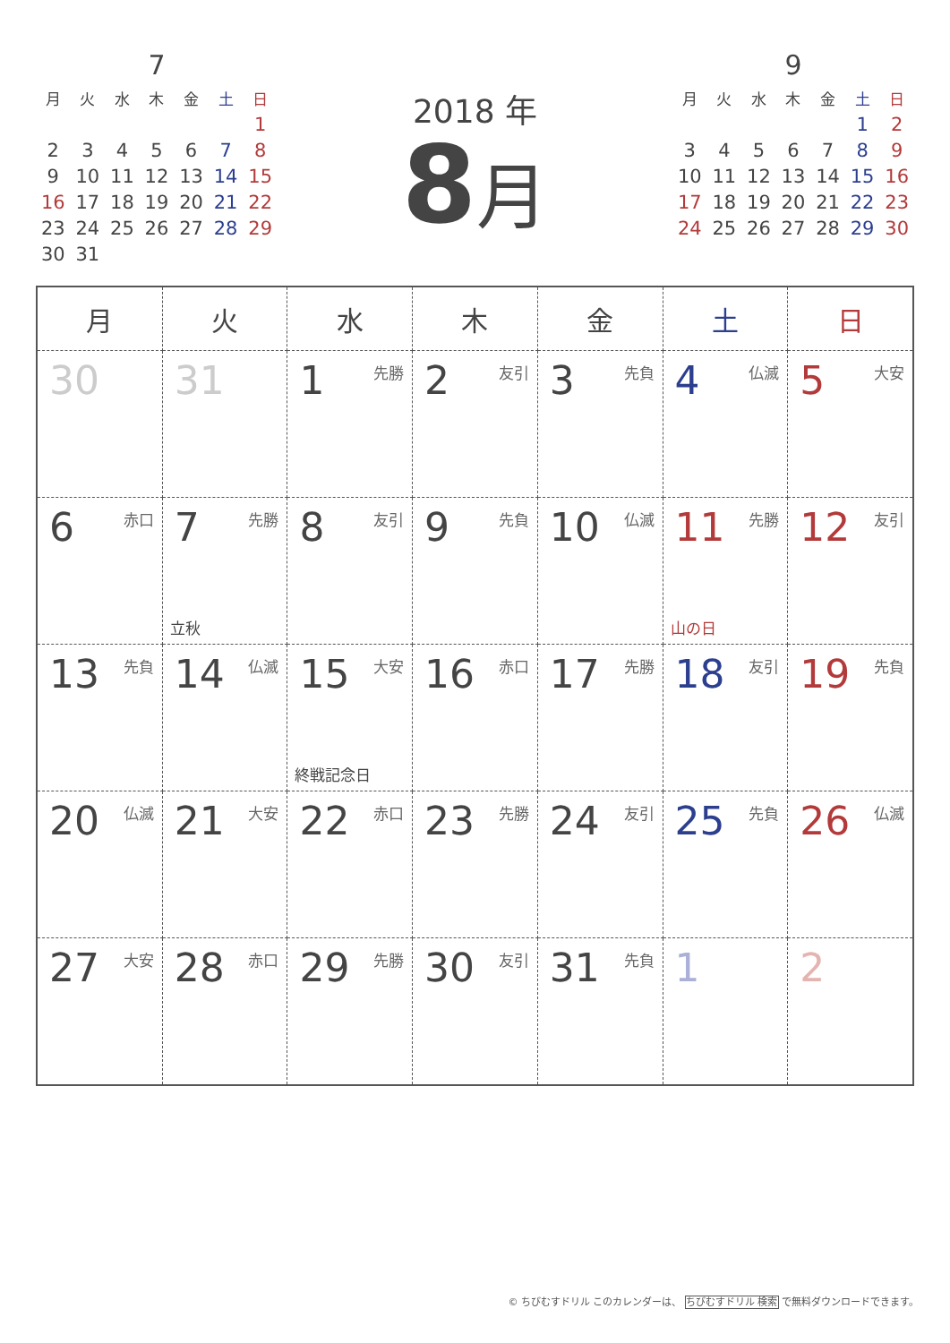7
| 月 | 火 | 水 | 木 | 金 | 土 | 日 |
| --- | --- | --- | --- | --- | --- | --- |
| | | | | | | 1 |
| 2 | 3 | 4 | 5 | 6 | 7 | 8 |
| 9 | 10 | 11 | 12 | 13 | 14 | 15 |
| 16 | 17 | 18 | 19 | 20 | 21 | 22 |
| 23 | 24 | 25 | 26 | 27 | 28 | 29 |
| 30 | 31 | | | | | |
2018 年
8月
9
| 月 | 火 | 水 | 木 | 金 | 土 | 日 |
| --- | --- | --- | --- | --- | --- | --- |
| | | | | | 1 | 2 |
| 3 | 4 | 5 | 6 | 7 | 8 | 9 |
| 10 | 11 | 12 | 13 | 14 | 15 | 16 |
| 17 | 18 | 19 | 20 | 21 | 22 | 23 |
| 24 | 25 | 26 | 27 | 28 | 29 | 30 |
| 月 | 火 | 水 | 木 | 金 | 土 | 日 |
| --- | --- | --- | --- | --- | --- | --- |
| 30 | 31 | 1 先勝 | 2 友引 | 3 先負 | 4 仏滅 | 5 大安 |
| 6 赤口 | 7 先勝 立秋 | 8 友引 | 9 先負 | 10 仏滅 | 11 先勝 山の日 | 12 友引 |
| 13 先負 | 14 仏滅 | 15 大安 終戦記念日 | 16 赤口 | 17 先勝 | 18 友引 | 19 先負 |
| 20 仏滅 | 21 大安 | 22 赤口 | 23 先勝 | 24 友引 | 25 先負 | 26 仏滅 |
| 27 大安 | 28 赤口 | 29 先勝 | 30 友引 | 31 先負 | 1 | 2 |
© ちびむすドリル このカレンダーは、 ちびむすドリル 検索 で無料ダウンロードできます。